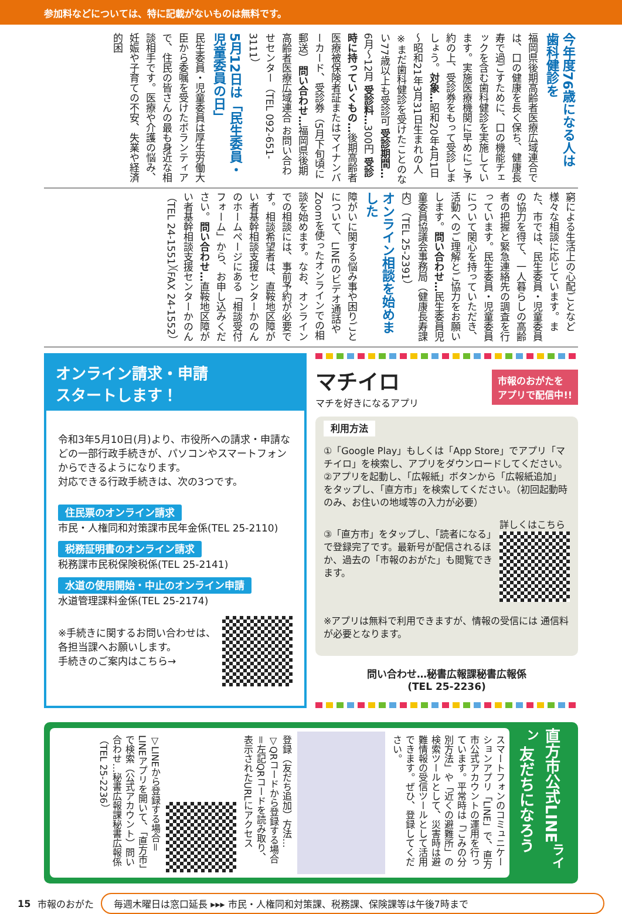参加料などについては、特に記載がないものは無料です。
今年度76歳になる人は 歯科健診を
福岡県後期高齢者医療広域連合では、口の健康を長く保ち、健康長寿で過ごすために、口の機能チェックを含む歯科健診を実施しています。実施医療機関に早めにご予約の上、受診券をもって受診しましょう。対象…昭和20年4月1日～昭和21年3月31日生まれの人 ※まだ歯科健診を受けたことのない77歳以上も受診可 受診期間…6月～12月 受診料…300円 受診時に持っていくもの…後期高齢者医療被保険者証またはマイナンバーカード、受診券（5月下旬頃に郵送） 問い合わせ…福岡県後期高齢者医療広域連合 お問い合わせセンター（TEL 092-651-3111）
5月12日は「民生委員・児童委員の日」
民生委員・児童委員は厚生労働大臣から委嘱を受けたボランティアで、住民の皆さんの最も身近な相談相手です。医療や介護の悩み、妊娠や子育ての不安、失業や経済的困
窮による生活上の心配ごとなど様々な相談に応じています。また、市では、民生委員・児童委員の協力を得て、一人暮らしの高齢者の把握と緊急連絡先の調査を行っています。民生委員・児童委員について関心を持っていただき、活動へのご理解とご協力をお願いします。問い合わせ…民生委員児童委員協議会事務局（健康長寿課内）（TEL 25-2391）
オンライン相談を始めました
障がいに関する悩み事や困りごとについて、LINEのビデオ通話やZoomを使ったオンラインでの相談を始めます。なお、オンラインでの相談には、事前予約が必要です。相談希望者は、直鞍地区障がい者基幹相談支援センターかのんのホームページにある「相談受付フォーム」から、お申し込みください。問い合わせ…直鞍地区障がい者基幹相談支援センターかのん（TEL 24-1551）（FAX 24-1552）
オンライン請求・申請
スタートします！
令和3年5月10日(月)より、市役所への請求・申請などの一部行政手続きが、パソコンやスマートフォンからできるようになります。
対応できる行政手続きは、次の3つです。
住民票のオンライン請求
市民・人権同和対策課市民年金係(TEL 25-2110)
税務証明書のオンライン請求
税務課市民税保険税係(TEL 25-2141)
水道の使用開始・中止のオンライン申請
水道管理課料金係(TEL 25-2174)
※手続きに関するお問い合わせは、各担当課へお願いします。
手続きのご案内はこちら→
マチイロ
マチを好きになるアプリ
市報のおがたを
アプリで配信中!!
利用方法
①「Google Play」もしくは「App Store」でアプリ「マチイロ」を検索し、アプリをダウンロードしてください。
②アプリを起動し、「広報紙」ボタンから「広報紙追加」をタップし、「直方市」を検索してください。（初回起動時のみ、お住いの地域等の入力が必要）
③「直方市」をタップし、「読者になる」で登録完了です。最新号が配信されるほか、過去の「市報のおがた」も閲覧できます。
詳しくはこちら
※アプリは無料で利用できますが、情報の受信には 通信料が必要となります。
問い合わせ…秘書広報課秘書広報係
(TEL 25-2236)
直方市公式LINE<sup>ライン</sup> 友だちになろう
スマートフォンのコミュニケーションアプリ「LINE」で、直方市公式アカウントの運用を行っています。平常時は「ごみの分別方法」や「近くの避難所」の検索ツールとして、災害時は避難情報の受信ツールとして活用できます。ぜひ、登録してください。
登録（友だち追加）方法…▽QRコードから登録する場合＝左記QRコードを読み取り、表示されたURLにアクセス
▽LINEから登録する場合＝LINEアプリを開いて、「直方市」で検索（公式アカウント）問い合わせ…秘書広報課秘書広報係（TEL 25-2236）
15 市報のおがた
毎週木曜日は窓口延長 ▸▸▸ 市民・人権同和対策課、税務課、保険課等は午後7時まで